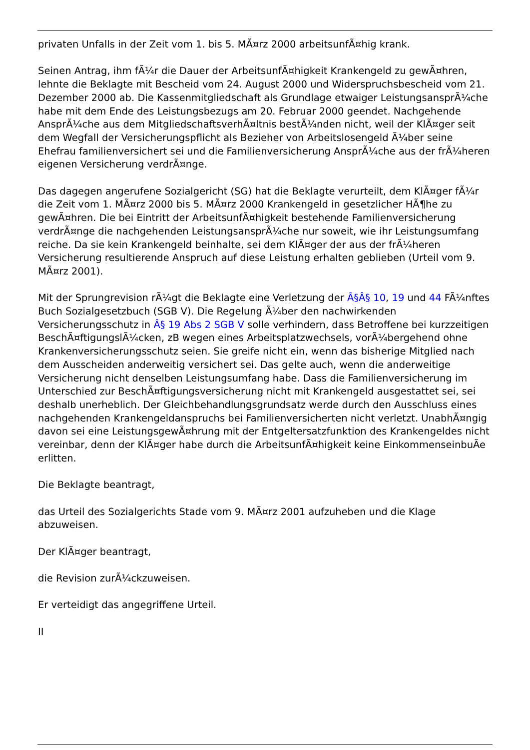privaten Unfalls in der Zeit vom 1. bis 5. MÃ¤rz 2000 arbeitsunfÃ¤hig krank.
Seinen Antrag, ihm fÃ¼r die Dauer der ArbeitsunfÃ¤higkeit Krankengeld zu gewÃ¤hren, lehnte die Beklagte mit Bescheid vom 24. August 2000 und Widerspruchsbescheid vom 21. Dezember 2000 ab. Die Kassenmitgliedschaft als Grundlage etwaiger LeistungsansprÃ¼che habe mit dem Ende des Leistungsbezugs am 20. Februar 2000 geendet. Nachgehende AnsprÃ¼che aus dem MitgliedschaftsverhÃ¤ltnis bestÃ¼nden nicht, weil der KlÃ¤ger seit dem Wegfall der Versicherungspflicht als Bezieher von Arbeitslosengeld Ã¼ber seine Ehefrau familienversichert sei und die Familienversicherung AnsprÃ¼che aus der frÃ¼heren eigenen Versicherung verdrÃ¤nge.
Das dagegen angerufene Sozialgericht (SG) hat die Beklagte verurteilt, dem KlÃ¤ger fÃ¼r die Zeit vom 1. MÃ¤rz 2000 bis 5. MÃ¤rz 2000 Krankengeld in gesetzlicher HÃ¶he zu gewÃ¤hren. Die bei Eintritt der ArbeitsunfÃ¤higkeit bestehende Familienversicherung verdrÃ¤nge die nachgehenden LeistungsansprÃ¼che nur soweit, wie ihr Leistungsumfang reiche. Da sie kein Krankengeld beinhalte, sei dem KlÃ¤ger der aus der frÃ¼heren Versicherung resultierende Anspruch auf diese Leistung erhalten geblieben (Urteil vom 9. MÃ¤rz 2001).
Mit der Sprungrevision rÃ¼gt die Beklagte eine Verletzung der Â§Â§ 10, 19 und 44 FÃ¼nftes Buch Sozialgesetzbuch (SGB V). Die Regelung Ã¼ber den nachwirkenden Versicherungsschutz in Â§ 19 Abs 2 SGB V solle verhindern, dass Betroffene bei kurzzeitigen BeschÃ¤ftigungslÃ¼cken, zB wegen eines Arbeitsplatzwechsels, vorÃ¼bergehend ohne Krankenversicherungsschutz seien. Sie greife nicht ein, wenn das bisherige Mitglied nach dem Ausscheiden anderweitig versichert sei. Das gelte auch, wenn die anderweitige Versicherung nicht denselben Leistungsumfang habe. Dass die Familienversicherung im Unterschied zur BeschÃ¤ftigungsversicherung nicht mit Krankengeld ausgestattet sei, sei deshalb unerheblich. Der Gleichbehandlungsgrundsatz werde durch den Ausschluss eines nachgehenden Krankengeldanspruchs bei Familienversicherten nicht verletzt. UnabhÃ¤ngig davon sei eine LeistungsgewÃ¤hrung mit der Entgeltersatzfunktion des Krankengeldes nicht vereinbar, denn der KlÃ¤ger habe durch die ArbeitsunfÃ¤higkeit keine EinkommenseinbuÃe erlitten.
Die Beklagte beantragt,
das Urteil des Sozialgerichts Stade vom 9. MÃ¤rz 2001 aufzuheben und die Klage abzuweisen.
Der KlÃ¤ger beantragt,
die Revision zurÃ¼ckzuweisen.
Er verteidigt das angegriffene Urteil.
II